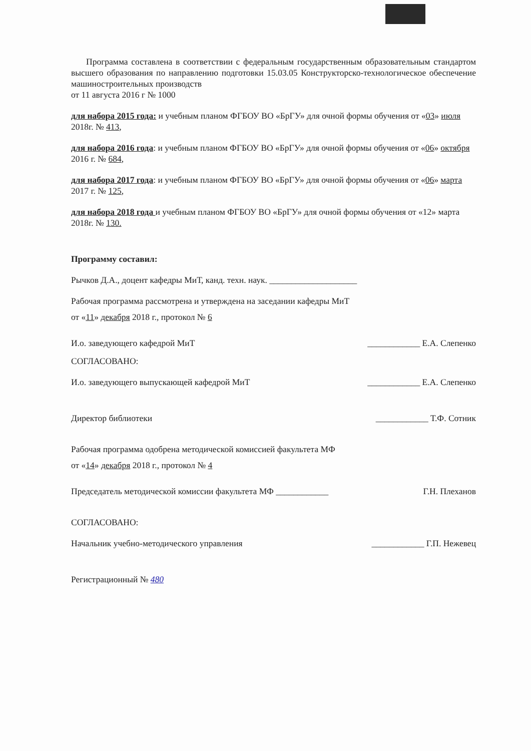Программа составлена в соответствии с федеральным государственным образовательным стандартом высшего образования по направлению подготовки 15.03.05 Конструкторско-технологическое обеспечение машиностроительных производств
от 11 августа 2016 г № 1000
для набора 2015 года: и учебным планом ФГБОУ ВО «БрГУ» для очной формы обучения от «03» июля 2018г. № 413,
для набора 2016 года: и учебным планом ФГБОУ ВО «БрГУ» для очной формы обучения от «06» октября 2016 г. № 684,
для набора 2017 года: и учебным планом ФГБОУ ВО «БрГУ» для очной формы обучения от «06» марта 2017 г. № 125,
для набора 2018 года и учебным планом ФГБОУ ВО «БрГУ» для очной формы обучения от «12» марта 2018г. № 130.
Программу составил:
Рычков Д.А., доцент кафедры МиТ, канд. техн. наук. ____________________
Рабочая программа рассмотрена и утверждена на заседании кафедры МиТ
от «11» декабря 2018 г., протокол № 6
И.о. заведующего кафедрой МиТ ____________ Е.А. Слепенко
СОГЛАСОВАНО:
И.о. заведующего выпускающей кафедрой МиТ ____________ Е.А. Слепенко
Директор библиотеки ____________ Т.Ф. Сотник
Рабочая программа одобрена методической комиссией факультета МФ
от «14» декабря 2018 г., протокол № 4
Председатель методической комиссии факультета МФ ____________ Г.Н. Плеханов
СОГЛАСОВАНО:
Начальник учебно-методического управления ____________ Г.П. Нежевец
Регистрационный № 480